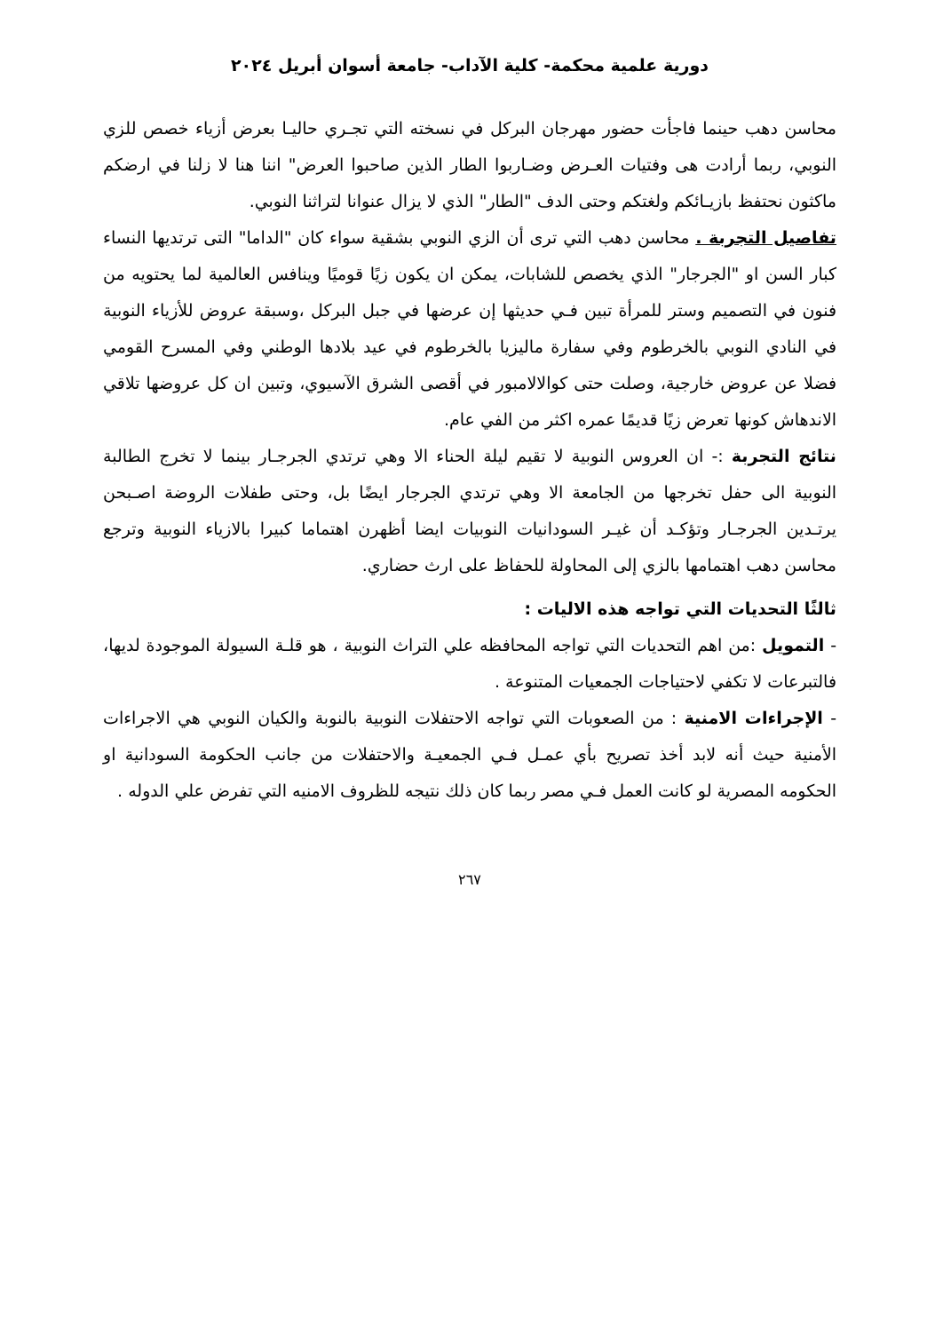دورية علمية محكمة- كلية الآداب- جامعة أسوان أبريل ٢٠٢٤
محاسن دهب حينما فاجأت حضور مهرجان البركل في نسخته التي تجـري حاليـا بعرض أزياء خصص للزي النوبي، ربما أرادت هى وفتيات العـرض وضـاربوا الطار الذين صاحبوا العرض" اننا هنا لا زلنا في ارضكم ماكثون نحتفظ بازيـائكم ولغتكم وحتى الدف "الطار" الذي لا يزال عنوانا لتراثنا النوبي.
تفاصيل التجربة . محاسن دهب التي ترى أن الزي النوبي بشقية سواء كان "الداما" التى ترتديها النساء كبار السن او "الجرجار" الذي يخصص للشابات، يمكن ان يكون زيًا قوميًا وينافس العالمية لما يحتويه من فنون في التصميم وستر للمرأة تبين فـي حديثها إن عرضها في جبل البركل ،وسبقة عروض للأزياء النوبية في النادي النوبي بالخرطوم وفي سفارة ماليزيا بالخرطوم في عيد بلادها الوطني وفي المسرح القومي فضلا عن عروض خارجية، وصلت حتى كوالالامبور في أقصى الشرق الآسيوي، وتبين ان كل عروضها تلاقي الاندهاش كونها تعرض زيًا قديمًا عمره اكثر من الفي عام.
نتائج التجربة :- ان العروس النوبية لا تقيم ليلة الحناء الا وهي ترتدي الجرجـار بينما لا تخرج الطالبة النوبية الى حفل تخرجها من الجامعة الا وهي ترتدي الجرجار ايضًا بل، وحتى طفلات الروضة اصـبحن يرتـدين الجرجـار وتؤكـد أن غيـر السودانيات النوبيات ايضا أظهرن اهتماما كبيرا بالازياء النوبية وترجع محاسن دهب اهتمامها بالزي إلى المحاولة للحفاظ على ارث حضاري.
ثالثًا التحديات التي تواجه هذه الاليات :
- التمويل :من اهم التحديات التي تواجه المحافظه علي التراث النوبية ، هو قلـة السيولة الموجودة لديها، فالتبرعات لا تكفي لاحتياجات الجمعيات المتنوعة .
- الإجراءات الامنية : من الصعوبات التي تواجه الاحتفلات النوبية بالنوبة والكيان النوبي هي الاجراءات الأمنية حيث أنه لابد أخذ تصريح بأي عمـل فـي الجمعيـة والاحتفلات من جانب الحكومة السودانية او الحكومه المصرية لو كانت العمل فـي مصر ربما كان ذلك نتيجه للظروف الامنيه التي تفرض علي الدوله .
٢٦٧